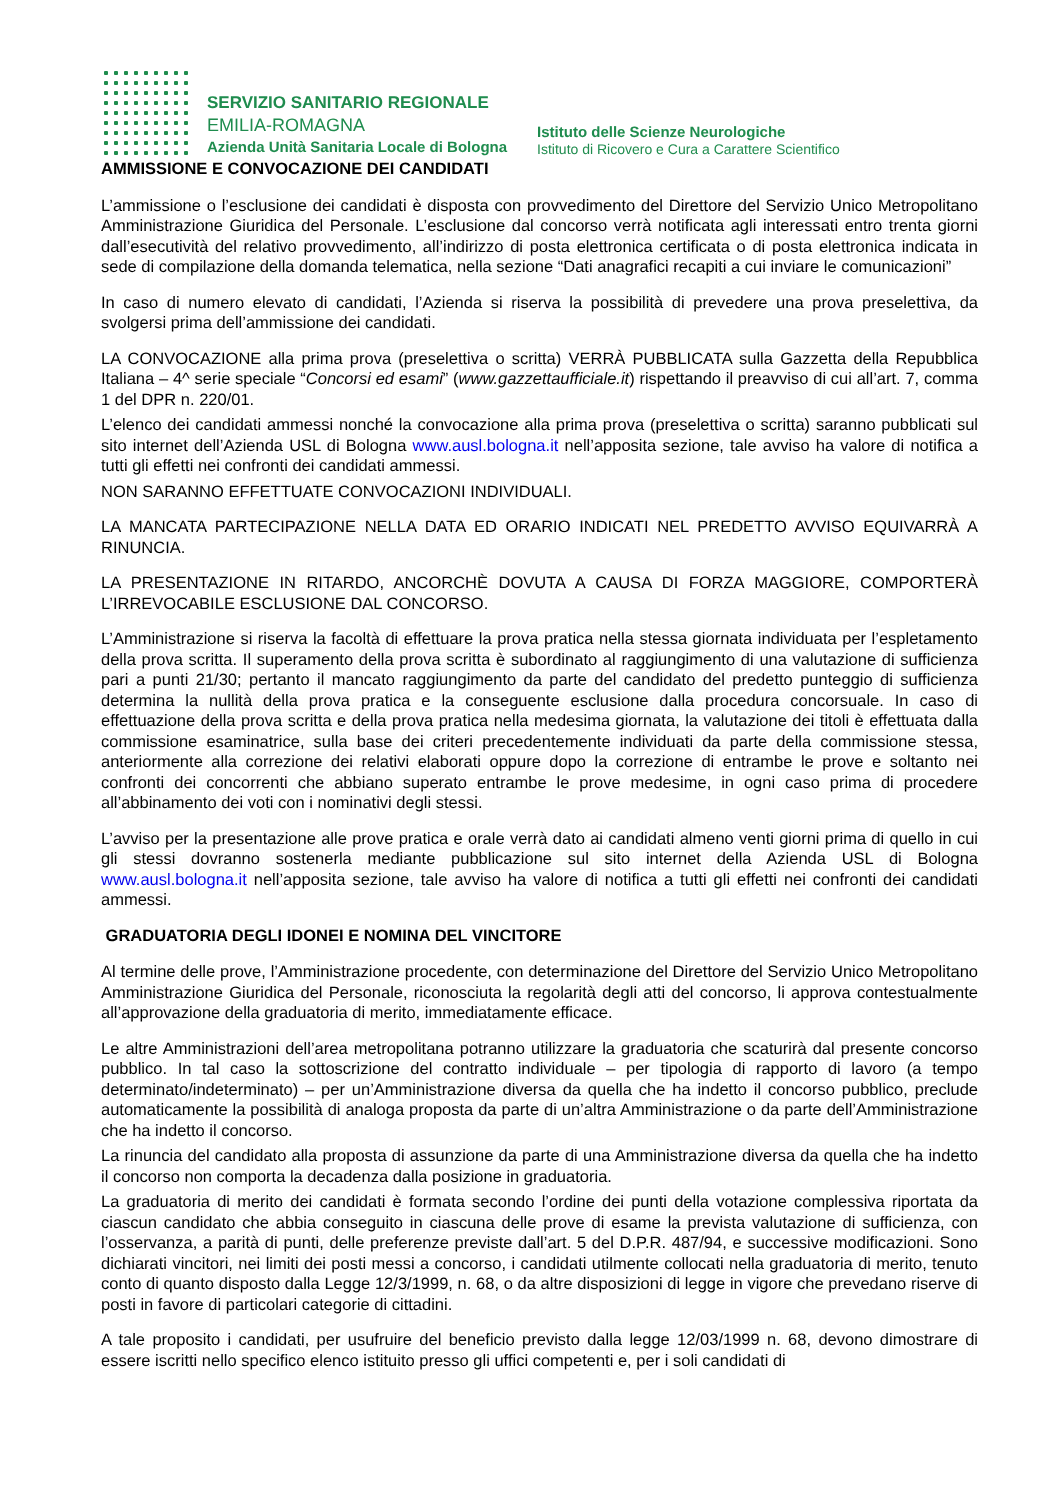SERVIZIO SANITARIO REGIONALE
EMILIA-ROMAGNA
Azienda Unità Sanitaria Locale di Bologna
Istituto delle Scienze Neurologiche
Istituto di Ricovero e Cura a Carattere Scientifico
AMMISSIONE E CONVOCAZIONE DEI CANDIDATI
L’ammissione o l’esclusione dei candidati è disposta con provvedimento del Direttore del Servizio Unico Metropolitano Amministrazione Giuridica del Personale. L’esclusione dal concorso verrà notificata agli interessati entro trenta giorni dall’esecutività del relativo provvedimento, all’indirizzo di posta elettronica certificata o di posta elettronica indicata in sede di compilazione della domanda telematica, nella sezione “Dati anagrafici recapiti a cui inviare le comunicazioni”
In caso di numero elevato di candidati, l’Azienda si riserva la possibilità di prevedere una prova preselettiva, da svolgersi prima dell’ammissione dei candidati.
LA CONVOCAZIONE alla prima prova (preselettiva o scritta) VERRÀ PUBBLICATA sulla Gazzetta della Repubblica Italiana – 4^ serie speciale “Concorsi ed esami” (www.gazzettaufficiale.it) rispettando il preavviso di cui all’art. 7, comma 1 del DPR n. 220/01.
L’elenco dei candidati ammessi nonché la convocazione alla prima prova (preselettiva o scritta) saranno pubblicati sul sito internet dell’Azienda USL di Bologna www.ausl.bologna.it nell’apposita sezione, tale avviso ha valore di notifica a tutti gli effetti nei confronti dei candidati ammessi.
NON SARANNO EFFETTUATE CONVOCAZIONI INDIVIDUALI.
LA MANCATA PARTECIPAZIONE NELLA DATA ED ORARIO INDICATI NEL PREDETTO AVVISO EQUIVARRÀ A RINUNCIA.
LA PRESENTAZIONE IN RITARDO, ANCORCHÈ DOVUTA A CAUSA DI FORZA MAGGIORE, COMPORTERÀ L’IRREVOCABILE ESCLUSIONE DAL CONCORSO.
L’Amministrazione si riserva la facoltà di effettuare la prova pratica nella stessa giornata individuata per l’espletamento della prova scritta. Il superamento della prova scritta è subordinato al raggiungimento di una valutazione di sufficienza pari a punti 21/30; pertanto il mancato raggiungimento da parte del candidato del predetto punteggio di sufficienza determina la nullità della prova pratica e la conseguente esclusione dalla procedura concorsuale. In caso di effettuazione della prova scritta e della prova pratica nella medesima giornata, la valutazione dei titoli è effettuata dalla commissione esaminatrice, sulla base dei criteri precedentemente individuati da parte della commissione stessa, anteriormente alla correzione dei relativi elaborati oppure dopo la correzione di entrambe le prove e soltanto nei confronti dei concorrenti che abbiano superato entrambe le prove medesime, in ogni caso prima di procedere all’abbinamento dei voti con i nominativi degli stessi.
L’avviso per la presentazione alle prove pratica e orale verrà dato ai candidati almeno venti giorni prima di quello in cui gli stessi dovranno sostenerla mediante pubblicazione sul sito internet della Azienda USL di Bologna www.ausl.bologna.it nell’apposita sezione, tale avviso ha valore di notifica a tutti gli effetti nei confronti dei candidati ammessi.
GRADUATORIA DEGLI IDONEI E NOMINA DEL VINCITORE
Al termine delle prove, l’Amministrazione procedente, con determinazione del Direttore del Servizio Unico Metropolitano Amministrazione Giuridica del Personale, riconosciuta la regolarità degli atti del concorso, li approva contestualmente all’approvazione della graduatoria di merito, immediatamente efficace.
Le altre Amministrazioni dell’area metropolitana potranno utilizzare la graduatoria che scaturirà dal presente concorso pubblico. In tal caso la sottoscrizione del contratto individuale – per tipologia di rapporto di lavoro (a tempo determinato/indeterminato) – per un’Amministrazione diversa da quella che ha indetto il concorso pubblico, preclude automaticamente la possibilità di analoga proposta da parte di un’altra Amministrazione o da parte dell’Amministrazione che ha indetto il concorso.
La rinuncia del candidato alla proposta di assunzione da parte di una Amministrazione diversa da quella che ha indetto il concorso non comporta la decadenza dalla posizione in graduatoria.
La graduatoria di merito dei candidati è formata secondo l’ordine dei punti della votazione complessiva riportata da ciascun candidato che abbia conseguito in ciascuna delle prove di esame la prevista valutazione di sufficienza, con l’osservanza, a parità di punti, delle preferenze previste dall’art. 5 del D.P.R. 487/94, e successive modificazioni. Sono dichiarati vincitori, nei limiti dei posti messi a concorso, i candidati utilmente collocati nella graduatoria di merito, tenuto conto di quanto disposto dalla Legge 12/3/1999, n. 68, o da altre disposizioni di legge in vigore che prevedano riserve di posti in favore di particolari categorie di cittadini.
A tale proposito i candidati, per usufruire del beneficio previsto dalla legge 12/03/1999 n. 68, devono dimostrare di essere iscritti nello specifico elenco istituito presso gli uffici competenti e, per i soli candidati di